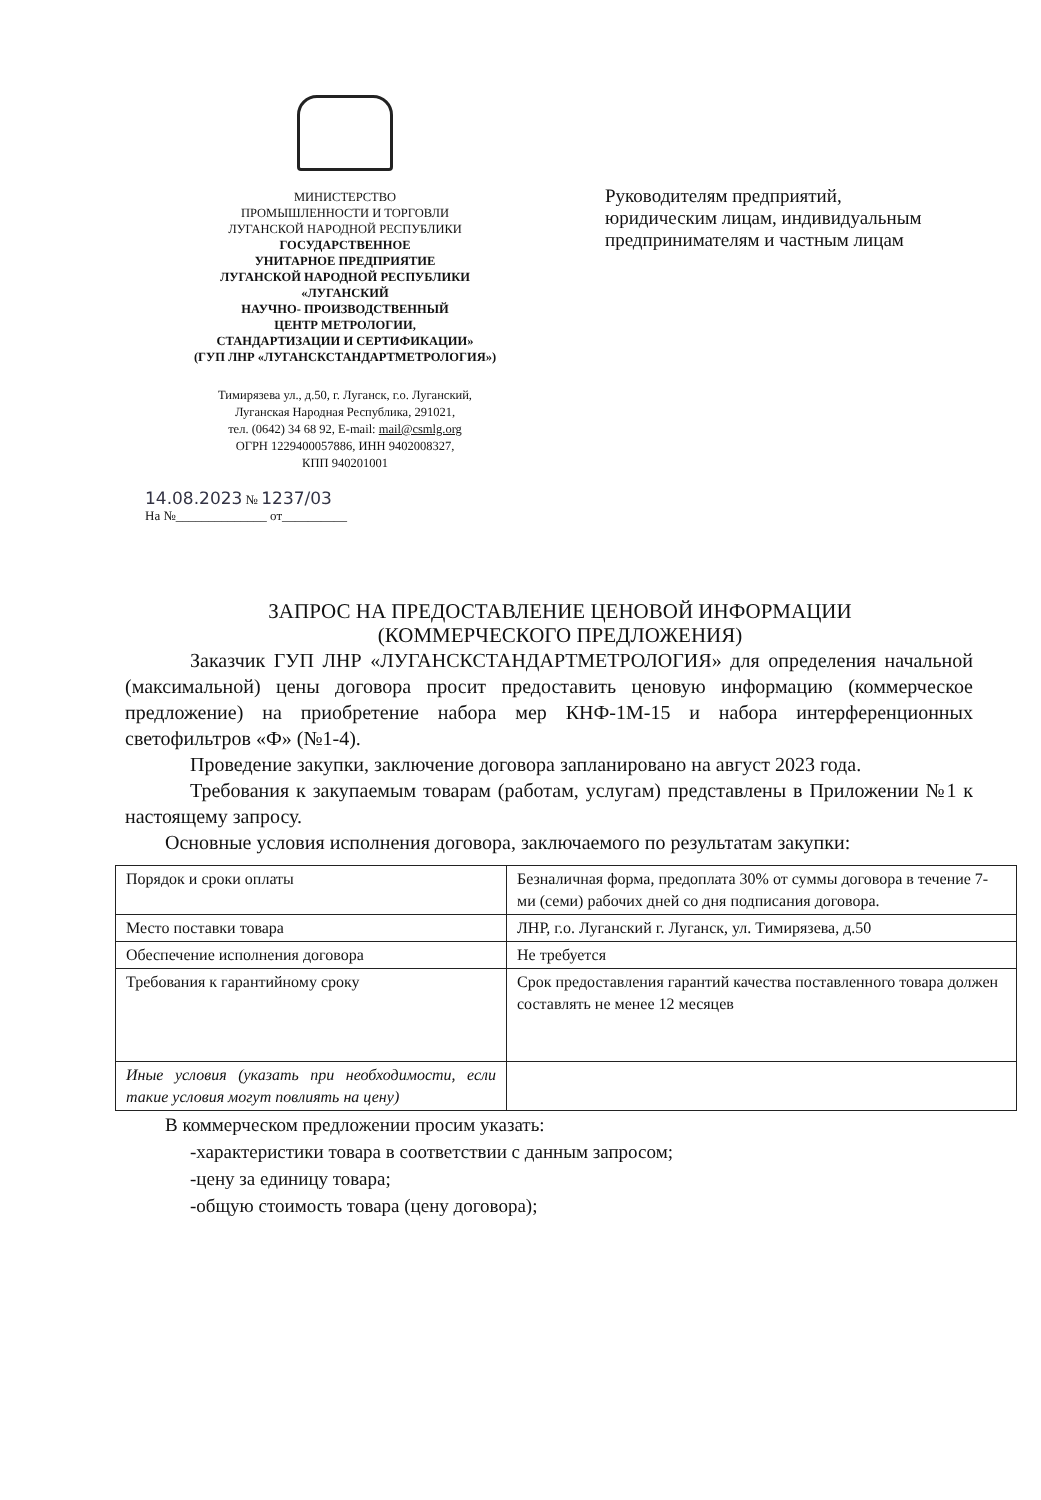МИНИСТЕРСТВО
ПРОМЫШЛЕННОСТИ И ТОРГОВЛИ
ЛУГАНСКОЙ НАРОДНОЙ РЕСПУБЛИКИ
ГОСУДАРСТВЕННОЕ
УНИТАРНОЕ ПРЕДПРИЯТИЕ
ЛУГАНСКОЙ НАРОДНОЙ РЕСПУБЛИКИ
«ЛУГАНСКИЙ
НАУЧНО- ПРОИЗВОДСТВЕННЫЙ
ЦЕНТР МЕТРОЛОГИИ,
СТАНДАРТИЗАЦИИ И СЕРТИФИКАЦИИ»
(ГУП ЛНР «ЛУГАНСКСТАНДАРТМЕТРОЛОГИЯ»)
Тимирязева ул., д.50, г. Луганск, г.о. Луганский,
Луганская Народная Республика, 291021,
тел. (0642) 34 68 92, E-mail: mail@csmlg.org
ОГРН 1229400057886, ИНН 9402008327,
КПП 940201001
14.08.2023 № 1237/03
На №______________ от__________
Руководителям предприятий, юридическим лицам, индивидуальным предпринимателям и частным лицам
ЗАПРОС НА ПРЕДОСТАВЛЕНИЕ ЦЕНОВОЙ ИНФОРМАЦИИ
(КОММЕРЧЕСКОГО ПРЕДЛОЖЕНИЯ)
Заказчик ГУП ЛНР «ЛУГАНСКСТАНДАРТМЕТРОЛОГИЯ» для определения начальной (максимальной) цены договора просит предоставить ценовую информацию (коммерческое предложение) на приобретение набора мер КНФ-1М-15 и набора интерференционных светофильтров «Ф» (№1-4).
Проведение закупки, заключение договора запланировано на август 2023 года.
Требования к закупаемым товарам (работам, услугам) представлены в Приложении №1 к настоящему запросу.
Основные условия исполнения договора, заключаемого по результатам закупки:
| Порядок и сроки оплаты | Безналичная форма, предоплата 30% от суммы договора в течение 7-ми (семи) рабочих дней со дня подписания договора. |
| Место поставки товара | ЛНР, г.о. Луганский г. Луганск, ул. Тимирязева, д.50 |
| Обеспечение исполнения договора | Не требуется |
| Требования к гарантийному сроку | Срок предоставления гарантий качества поставленного товара должен составлять не менее 12 месяцев |
| Иные условия (указать при необходимости, если такие условия могут повлиять на цену) | |
В коммерческом предложении просим указать:
-характеристики товара в соответствии с данным запросом;
-цену за единицу товара;
-общую стоимость товара (цену договора);